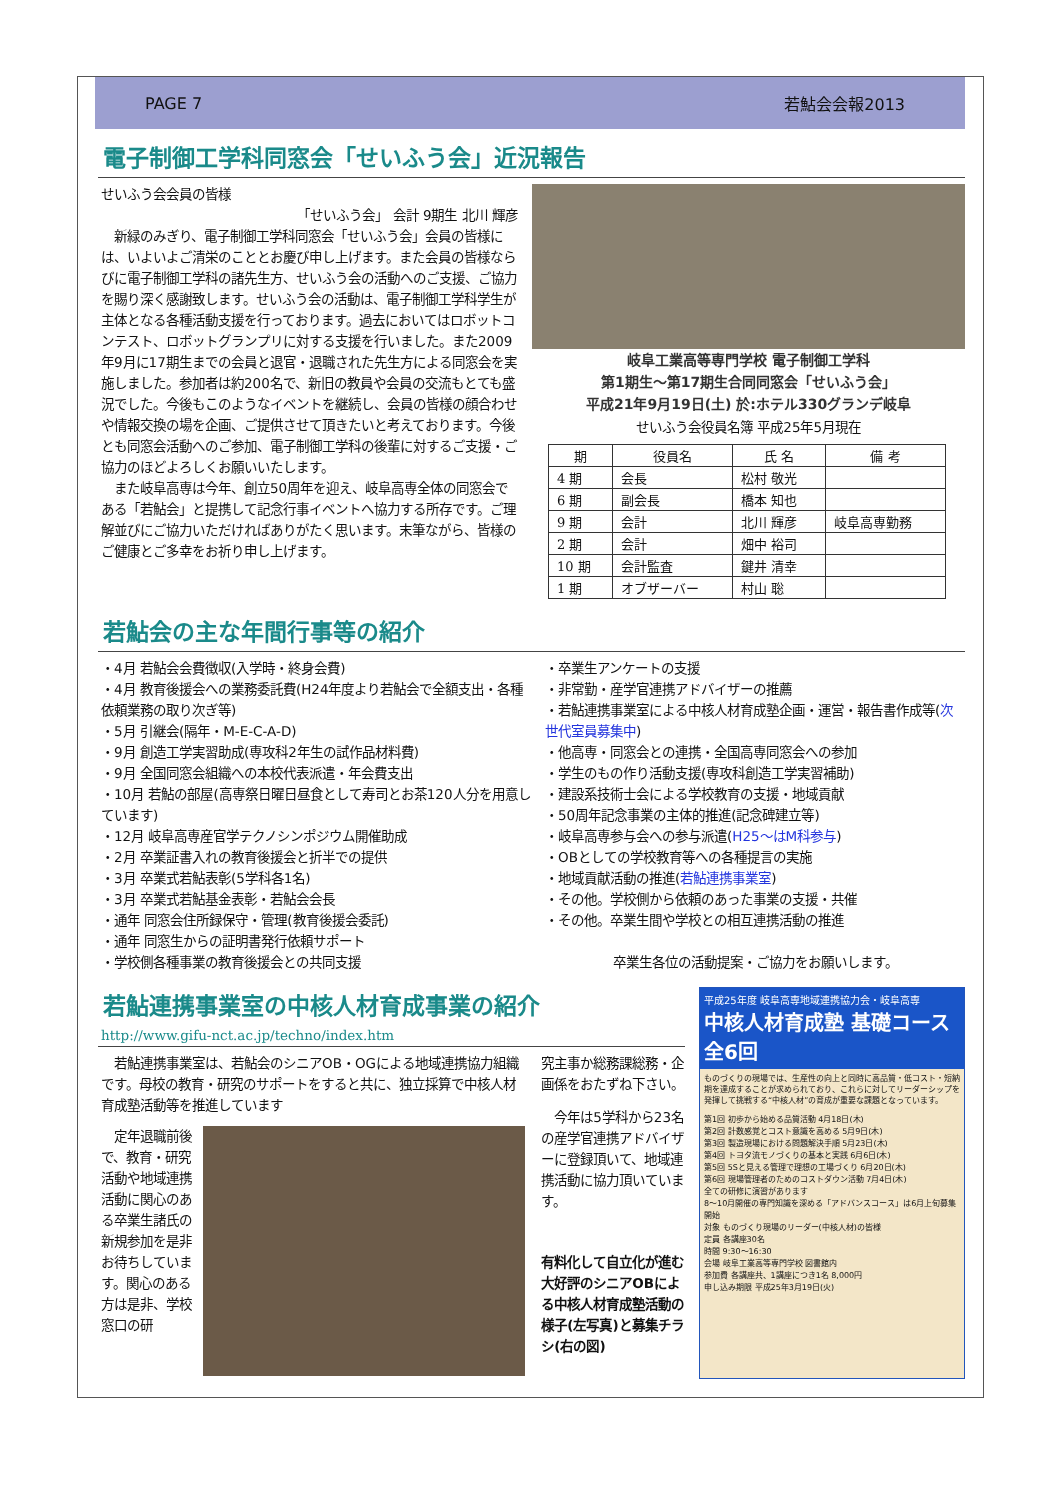PAGE 7 若鮎会会報2013
電子制御工学科同窓会「せいふう会」近況報告
せいふう会会員の皆様
「せいふう会」 会計 9期生 北川 輝彦
　新緑のみぎり、電子制御工学科同窓会「せいふう会」会員の皆様には、いよいよご清栄のこととお慶び申し上げます。また会員の皆様ならびに電子制御工学科の諸先生方、せいふう会の活動へのご支援、ご協力を賜り深く感謝致します。せいふう会の活動は、電子制御工学科学生が主体となる各種活動支援を行っております。過去においてはロボットコンテスト、ロボットグランプリに対する支援を行いました。また2009年9月に17期生までの会員と退官・退職された先生方による同窓会を実施しました。参加者は約200名で、新旧の教員や会員の交流もとても盛況でした。今後もこのようなイベントを継続し、会員の皆様の顔合わせや情報交換の場を企画、ご提供させて頂きたいと考えております。今後とも同窓会活動へのご参加、電子制御工学科の後輩に対するご支援・ご協力のほどよろしくお願いいたします。
　また岐阜高専は今年、創立50周年を迎え、岐阜高専全体の同窓会である「若鮎会」と提携して記念行事イベントへ協力する所存です。ご理解並びにご協力いただければありがたく思います。末筆ながら、皆様のご健康とご多幸をお祈り申し上げます。
岐阜工業高等専門学校 電子制御工学科
第1期生～第17期生合同同窓会「せいふう会」
平成21年9月19日(土) 於:ホテル330グランデ岐阜
せいふう会役員名簿 平成25年5月現在
| 期 | 役員名 | 氏 名 | 備 考 |
| --- | --- | --- | --- |
| 4 期 | 会長 | 松村 敬光 | |
| 6 期 | 副会長 | 橋本 知也 | |
| 9 期 | 会計 | 北川 輝彦 | 岐阜高専勤務 |
| 2 期 | 会計 | 畑中 裕司 | |
| 10 期 | 会計監査 | 鍵井 清幸 | |
| 1 期 | オブザーバー | 村山 聡 | |
若鮎会の主な年間行事等の紹介
・4月 若鮎会会費徴収(入学時・終身会費)
・4月 教育後援会への業務委託費(H24年度より若鮎会で全額支出・各種依頼業務の取り次ぎ等)
・5月 引継会(隔年・M-E-C-A-D)
・9月 創造工学実習助成(専攻科2年生の試作品材料費)
・9月 全国同窓会組織への本校代表派遣・年会費支出
・10月 若鮎の部屋(高専祭日曜日昼食として寿司とお茶120人分を用意しています)
・12月 岐阜高専産官学テクノシンポジウム開催助成
・2月 卒業証書入れの教育後援会と折半での提供
・3月 卒業式若鮎表彰(5学科各1名)
・3月 卒業式若鮎基金表彰・若鮎会会長
・通年 同窓会住所録保守・管理(教育後援会委託)
・通年 同窓生からの証明書発行依頼サポート
・学校側各種事業の教育後援会との共同支援
・卒業生アンケートの支援
・非常勤・産学官連携アドバイザーの推薦
・若鮎連携事業室による中核人材育成塾企画・運営・報告書作成等(次世代室員募集中)
・他高専・同窓会との連携・全国高専同窓会への参加
・学生のもの作り活動支援(専攻科創造工学実習補助)
・建設系技術士会による学校教育の支援・地域貢献
・50周年記念事業の主体的推進(記念碑建立等)
・岐阜高専参与会への参与派遣(H25～はM科参与)
・OBとしての学校教育等への各種提言の実施
・地域貢献活動の推進(若鮎連携事業室)
・その他。学校側から依頼のあった事業の支援・共催
・その他。卒業生間や学校との相互連携活動の推進
卒業生各位の活動提案・ご協力をお願いします。
若鮎連携事業室の中核人材育成事業の紹介
http://www.gifu-nct.ac.jp/techno/index.htm
　若鮎連携事業室は、若鮎会のシニアOB・OGによる地域連携協力組織です。母校の教育・研究のサポートをすると共に、独立採算で中核人材育成塾活動等を推進しています
　定年退職前後で、教育・研究活動や地域連携活動に関心のある卒業生諸氏の新規参加を是非お待ちしています。関心のある方は是非、学校窓口の研
究主事か総務課総務・企画係をおたずね下さい。
　今年は5学科から23名の産学官連携アドバイザーに登録頂いて、地域連携活動に協力頂いています。
有料化して自立化が進む大好評のシニアOBによる中核人材育成塾活動の様子(左写真)と募集チラシ(右の図)
平成25年度 岐阜高専地域連携協力会・岐阜高専
中核人材育成塾 基礎コース 全6回
ものづくりの現場では、生産性の向上と同時に高品質・低コスト・短納期を達成することが求められており、これらに対してリーダーシップを発揮して挑戦する“中核人材”の育成が重要な課題となっています。
第1回 初歩から始める品質活動 4月18日(木)
第2回 計数感覚とコスト意識を高める 5月9日(木)
第3回 製造現場における問題解決手順 5月23日(木)
第4回 トヨタ流モノづくりの基本と実践 6月6日(木)
第5回 5Sと見える管理で理想の工場づくり 6月20日(木)
第6回 現場管理者のためのコストダウン活動 7月4日(木)
全ての研修に演習があります
8～10月開催の専門知識を深める「アドバンスコース」は6月上旬募集開始
対象 ものづくり現場のリーダー(中核人材)の皆様
定員 各講座30名
時間 9:30～16:30
会場 岐阜工業高等専門学校 図書館内
参加費 各講座共、1講座につき1名 8,000円
申し込み期限 平成25年3月19日(火)